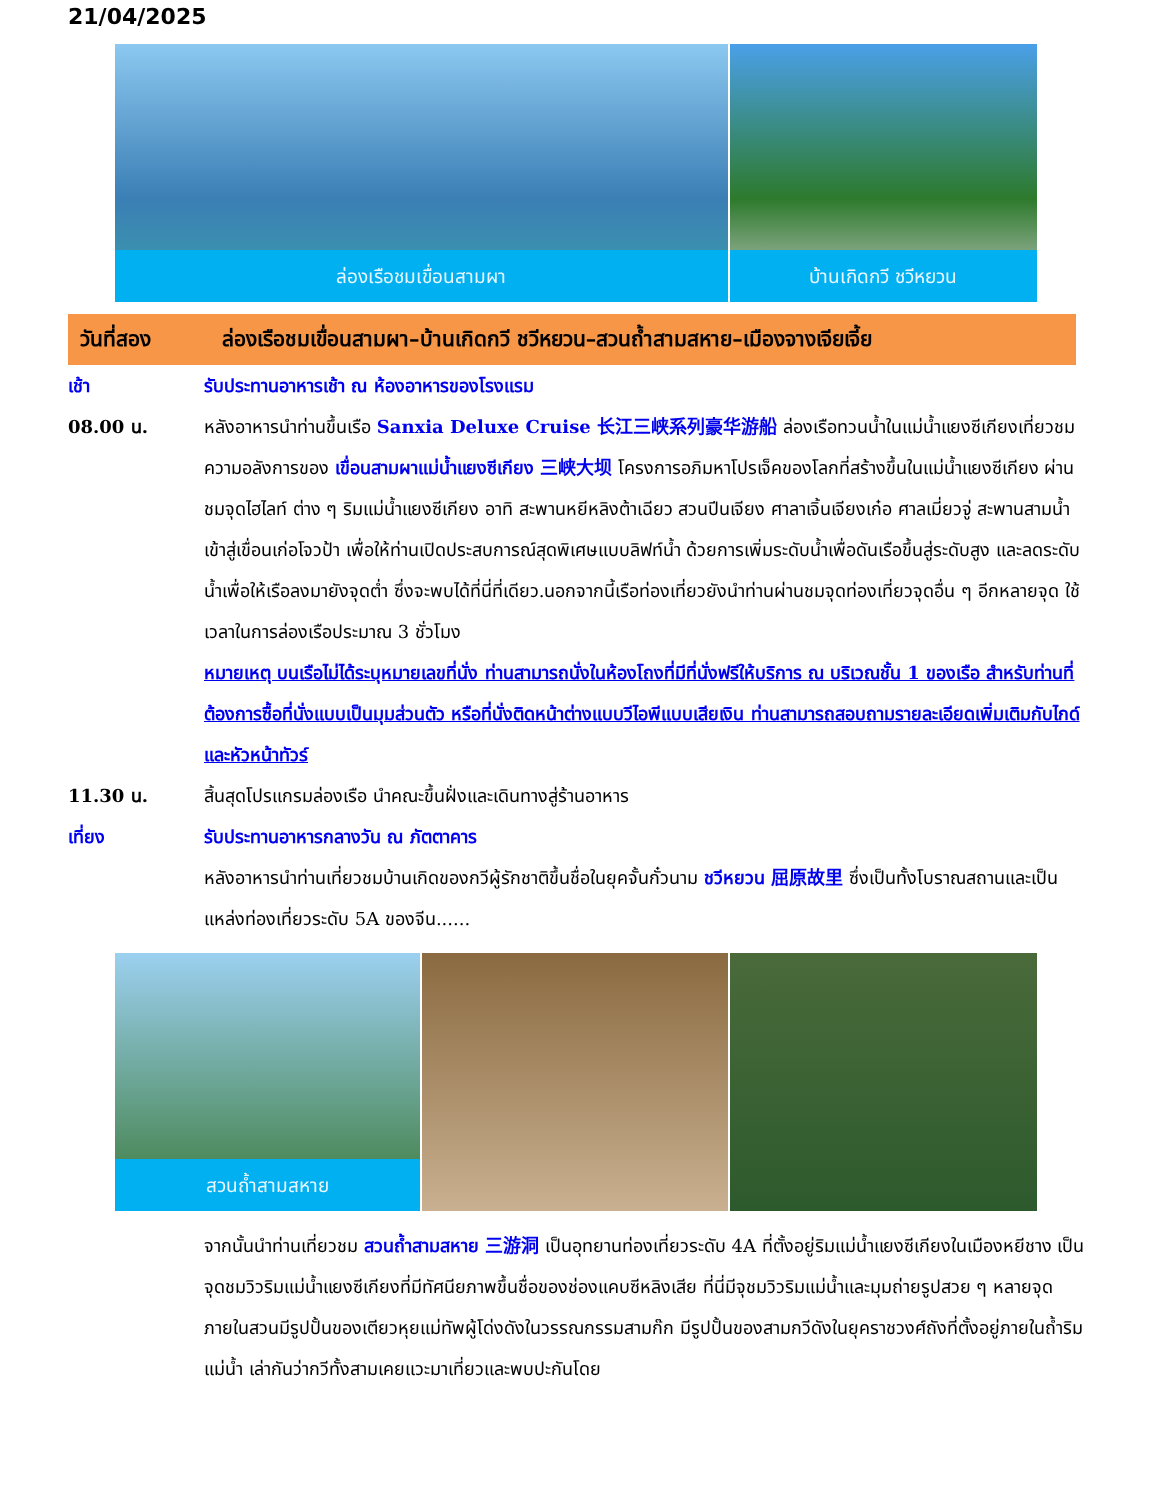21/04/2025
ล่องเรือชมเขื่อนสามผา
บ้านเกิดกวี ชวีหยวน
วันที่สอง ล่องเรือชมเขื่อนสามผา–บ้านเกิดกวี ชวีหยวน–สวนถ้ำสามสหาย–เมืองจางเจียเจี้ย
เช้า รับประทานอาหารเช้า ณ ห้องอาหารของโรงแรม
08.00 น. หลังอาหารนำท่านขึ้นเรือ Sanxia Deluxe Cruise 长江三峡系列豪华游船 ล่องเรือทวนน้ำในแม่น้ำแยงซีเกียงเที่ยวชมความอลังการของ เขื่อนสามผาแม่น้ำแยงซีเกียง 三峡大坝 โครงการอภิมหาโปรเจ็คของโลกที่สร้างขึ้นในแม่น้ำแยงซีเกียง ผ่านชมจุดไฮไลท์ ต่าง ๆ ริมแม่น้ำแยงซีเกียง อาทิ สะพานหยีหลิงต้าเฉียว สวนปีนเจียง ศาลาเจิ้นเจียงเก๋อ ศาลเมี่ยวจู่ สะพานสามน้ำ เข้าสู่เขื่อนเก่อโจวป้า เพื่อให้ท่านเปิดประสบการณ์สุดพิเศษแบบลิฟท์น้ำ ด้วยการเพิ่มระดับน้ำเพื่อดันเรือขึ้นสู่ระดับสูง และลดระดับน้ำเพื่อให้เรือลงมายังจุดต่ำ ซึ่งจะพบได้ที่นี่ที่เดียว.นอกจากนี้เรือท่องเที่ยวยังนำท่านผ่านชมจุดท่องเที่ยวจุดอื่น ๆ อีกหลายจุด ใช้เวลาในการล่องเรือประมาณ 3 ชั่วโมง
หมายเหตุ บนเรือไม่ได้ระบุหมายเลขที่นั่ง ท่านสามารถนั่งในห้องโถงที่มีที่นั่งฟรีให้บริการ ณ บริเวณชั้น 1 ของเรือ สำหรับท่านที่ต้องการซื้อที่นั่งแบบเป็นมุมส่วนตัว หรือที่นั่งติดหน้าต่างแบบวีไอพีแบบเสียเงิน ท่านสามารถสอบถามรายละเอียดเพิ่มเติมกับไกด์และหัวหน้าทัวร์
11.30 น. สิ้นสุดโปรแกรมล่องเรือ นำคณะขึ้นฝั่งและเดินทางสู่ร้านอาหาร
เที่ยง รับประทานอาหารกลางวัน ณ ภัตตาคาร
หลังอาหารนำท่านเที่ยวชมบ้านเกิดของกวีผู้รักชาติขึ้นชื่อในยุคจั้นกั๋วนาม ชวีหยวน 屈原故里 ซึ่งเป็นทั้งโบราณสถานและเป็นแหล่งท่องเที่ยวระดับ 5A ของจีน......
สวนถ้ำสามสหาย
จากนั้นนำท่านเที่ยวชม สวนถ้ำสามสหาย 三游洞 เป็นอุทยานท่องเที่ยวระดับ 4A ที่ตั้งอยู่ริมแม่น้ำแยงซีเกียงในเมืองหยีชาง เป็นจุดชมวิวริมแม่น้ำแยงซีเกียงที่มีทัศนียภาพขึ้นชื่อของช่องแคบซีหลิงเสีย ที่นี่มีจุชมวิวริมแม่น้ำและมุมถ่ายรูปสวย ๆ หลายจุด ภายในสวนมีรูปปั้นของเตียวหุยแม่ทัพผู้โด่งดังในวรรณกรรมสามก๊ก มีรูปปั้นของสามกวีดังในยุคราชวงศ์ถังที่ตั้งอยู่ภายในถ้ำริมแม่น้ำ เล่ากันว่ากวีทั้งสามเคยแวะมาเที่ยวและพบปะกันโดย